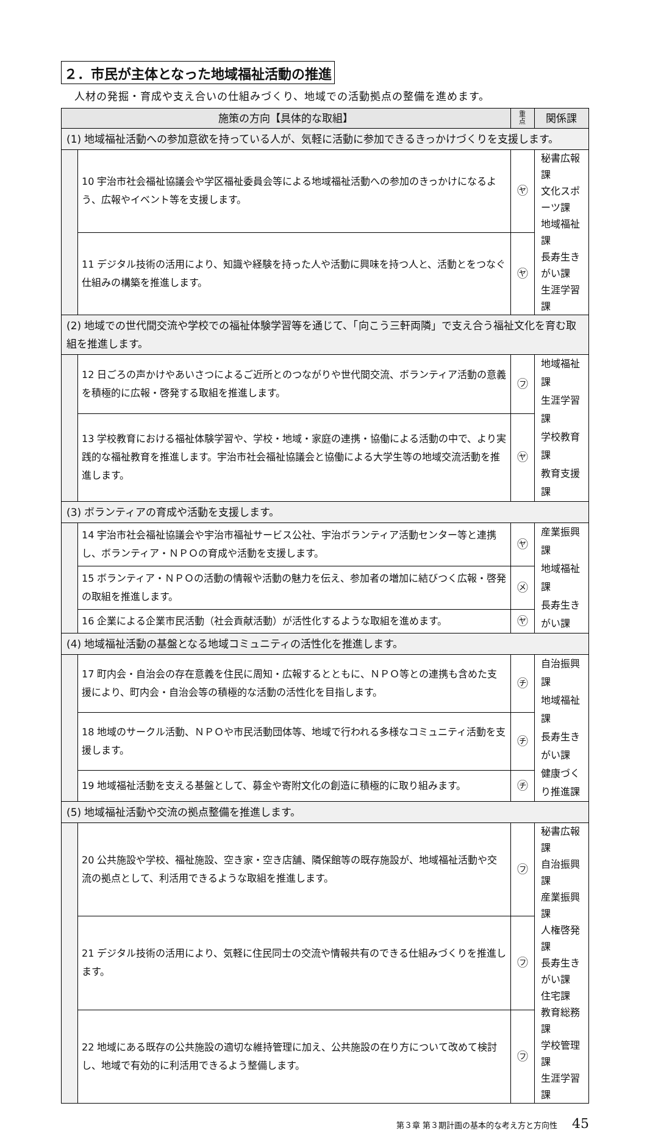２．市民が主体となった地域福祉活動の推進
人材の発掘・育成や支え合いの仕組みづくり、地域での活動拠点の整備を進めます。
| 施策の方向【具体的な取組】 | | 重 点 | 関係課 |
| --- | --- | --- | --- |
| (1) 地域福祉活動への参加意欲を持っている人が、気軽に活動に参加できるきっかけづくりを支援します。 | | | |
| | 10 宇治市社会福祉協議会や学区福祉委員会等による地域福祉活動への参加のきっかけになるよう、広報やイベント等を支援します。 | ㋳ | 秘書広報課 文化スポーツ課 地域福祉課 長寿生きがい課 生涯学習課 |
| | 11 デジタル技術の活用により、知識や経験を持った人や活動に興味を持つ人と、活動とをつなぐ仕組みの構築を推進します。 | ㋳ | |
| (2) 地域での世代間交流や学校での福祉体験学習等を通じて、「向こう三軒両隣」で支え合う福祉文化を育む取組を推進します。 | | | |
| | 12 日ごろの声かけやあいさつによるご近所とのつながりや世代間交流、ボランティア活動の意義を積極的に広報・啓発する取組を推進します。 | ㋫ | 地域福祉課 生涯学習課 学校教育課 教育支援課 |
| | 13 学校教育における福祉体験学習や、学校・地域・家庭の連携・協働による活動の中で、より実践的な福祉教育を推進します。宇治市社会福祉協議会と協働による大学生等の地域交流活動を推進します。 | ㋳ | |
| (3) ボランティアの育成や活動を支援します。 | | | |
| | 14 宇治市社会福祉協議会や宇治市福祉サービス公社、宇治ボランティア活動センター等と連携し、ボランティア・ＮＰＯの育成や活動を支援します。 | ㋳ | 産業振興課 地域福祉課 長寿生きがい課 |
| | 15 ボランティア・ＮＰＯの活動の情報や活動の魅力を伝え、参加者の増加に結びつく広報・啓発の取組を推進します。 | ㋱ | |
| | 16 企業による企業市民活動（社会貢献活動）が活性化するような取組を進めます。 | ㋳ | |
| (4) 地域福祉活動の基盤となる地域コミュニティの活性化を推進します。 | | | |
| | 17 町内会・自治会の存在意義を住民に周知・広報するとともに、ＮＰＯ等との連携も含めた支援により、町内会・自治会等の積極的な活動の活性化を目指します。 | ㋠ | 自治振興課 地域福祉課 長寿生きがい課 健康づくり推進課 |
| | 18 地域のサークル活動、ＮＰＯや市民活動団体等、地域で行われる多様なコミュニティ活動を支援します。 | ㋠ | |
| | 19 地域福祉活動を支える基盤として、募金や寄附文化の創造に積極的に取り組みます。 | ㋠ | |
| (5) 地域福祉活動や交流の拠点整備を推進します。 | | | |
| | 20 公共施設や学校、福祉施設、空き家・空き店舗、隣保館等の既存施設が、地域福祉活動や交流の拠点として、利活用できるような取組を推進します。 | ㋫ | 秘書広報課 自治振興課 産業振興課 人権啓発課 長寿生きがい課 住宅課 教育総務課 学校管理課 生涯学習課 |
| | 21 デジタル技術の活用により、気軽に住民同士の交流や情報共有のできる仕組みづくりを推進します。 | ㋫ | |
| | 22 地域にある既存の公共施設の適切な維持管理に加え、公共施設の在り方について改めて検討し、地域で有効的に利活用できるよう整備します。 | ㋫ | |
第３章 第３期計画の基本的な考え方と方向性 45